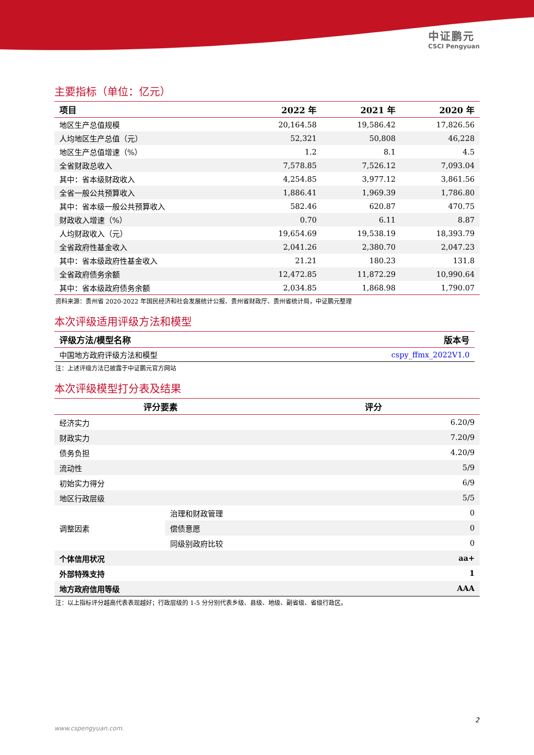中证鹏元
CSCI Pengyuan
主要指标（单位：亿元）
| 项目 | 2022 年 | 2021 年 | 2020 年 |
| --- | --- | --- | --- |
| 地区生产总值规模 | 20,164.58 | 19,586.42 | 17,826.56 |
| 人均地区生产总值（元） | 52,321 | 50,808 | 46,228 |
| 地区生产总值增速（%） | 1.2 | 8.1 | 4.5 |
| 全省财政总收入 | 7,578.85 | 7,526.12 | 7,093.04 |
| 其中：省本级财政收入 | 4,254.85 | 3,977.12 | 3,861.56 |
| 全省一般公共预算收入 | 1,886.41 | 1,969.39 | 1,786.80 |
| 其中：省本级一般公共预算收入 | 582.46 | 620.87 | 470.75 |
| 财政收入增速（%） | 0.70 | 6.11 | 8.87 |
| 人均财政收入（元） | 19,654.69 | 19,538.19 | 18,393.79 |
| 全省政府性基金收入 | 2,041.26 | 2,380.70 | 2,047.23 |
| 其中：省本级政府性基金收入 | 21.21 | 180.23 | 131.8 |
| 全省政府债务余额 | 12,472.85 | 11,872.29 | 10,990.64 |
| 其中：省本级政府债务余额 | 2,034.85 | 1,868.98 | 1,790.07 |
资料来源：贵州省 2020-2022 年国民经济和社会发展统计公报、贵州省财政厅、贵州省统计局，中证鹏元整理
本次评级适用评级方法和模型
| 评级方法/模型名称 | 版本号 |
| --- | --- |
| 中国地方政府评级方法和模型 | cspy_ffmx_2022V1.0 |
注：上述评级方法已披露于中证鹏元官方网站
本次评级模型打分表及结果
| 评分要素 | | 评分 | |
| --- | --- | --- | --- |
| 经济实力 | | | 6.20/9 |
| 财政实力 | | | 7.20/9 |
| 债务负担 | | | 4.20/9 |
| 流动性 | | | 5/9 |
| 初始实力得分 | | | 6/9 |
| 地区行政层级 | | | 5/5 |
| 调整因素 | 治理和财政管理 | | 0 |
| | 偿债意愿 | | 0 |
| | 同级别政府比较 | | 0 |
| 个体信用状况 | | | aa+ |
| 外部特殊支持 | | | 1 |
| 地方政府信用等级 | | | AAA |
注：以上指标评分越高代表表现越好；行政层级的 1-5 分分别代表乡级、县级、地级、副省级、省级行政区。
2
www.cspengyuan.com.